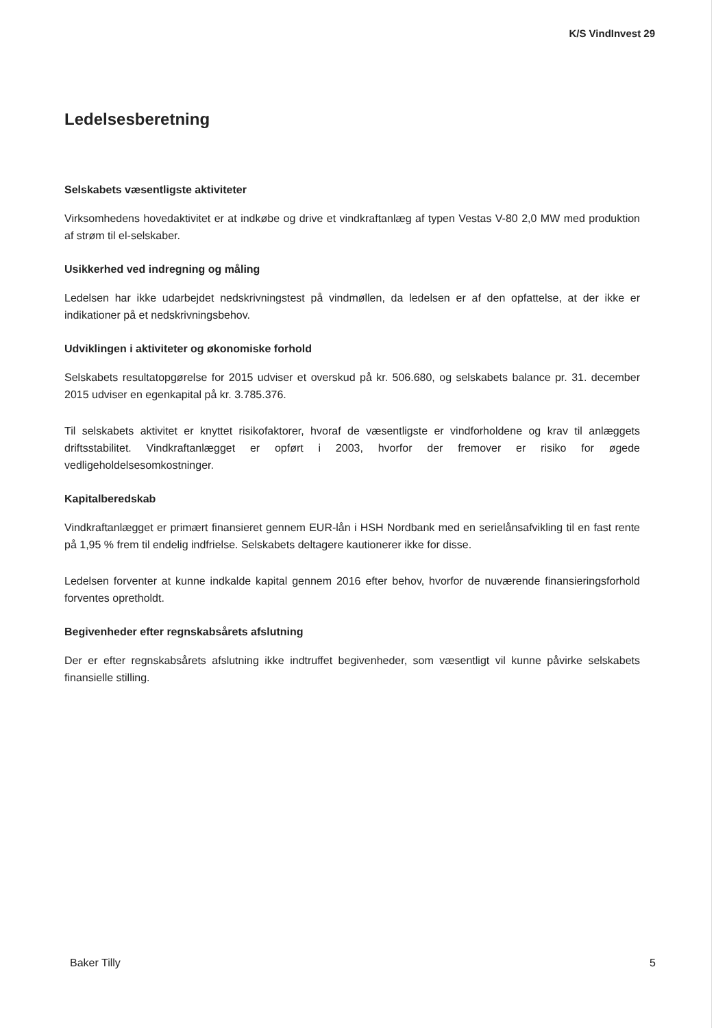K/S VindInvest 29
Ledelsesberetning
Selskabets væsentligste aktiviteter
Virksomhedens hovedaktivitet er at indkøbe og drive et vindkraftanlæg af typen Vestas V-80 2,0 MW med produktion af strøm til el-selskaber.
Usikkerhed ved indregning og måling
Ledelsen har ikke udarbejdet nedskrivningstest på vindmøllen, da ledelsen er af den opfattelse, at der ikke er indikationer på et nedskrivningsbehov.
Udviklingen i aktiviteter og økonomiske forhold
Selskabets resultatopgørelse for 2015 udviser et overskud på kr. 506.680, og selskabets balance pr. 31. december 2015 udviser en egenkapital på kr. 3.785.376.
Til selskabets aktivitet er knyttet risikofaktorer, hvoraf de væsentligste er vindforholdene og krav til anlæggets driftsstabilitet. Vindkraftanlægget er opført i 2003, hvorfor der fremover er risiko for øgede vedligeholdelsesomkostninger.
Kapitalberedskab
Vindkraftanlægget er primært finansieret gennem EUR-lån i HSH Nordbank med en serielånsafvikling til en fast rente på 1,95 % frem til endelig indfrielse. Selskabets deltagere kautionerer ikke for disse.
Ledelsen forventer at kunne indkalde kapital gennem 2016 efter behov, hvorfor de nuværende finansieringsforhold forventes opretholdt.
Begivenheder efter regnskabsårets afslutning
Der er efter regnskabsårets afslutning ikke indtruffet begivenheder, som væsentligt vil kunne påvirke selskabets finansielle stilling.
Baker Tilly 5